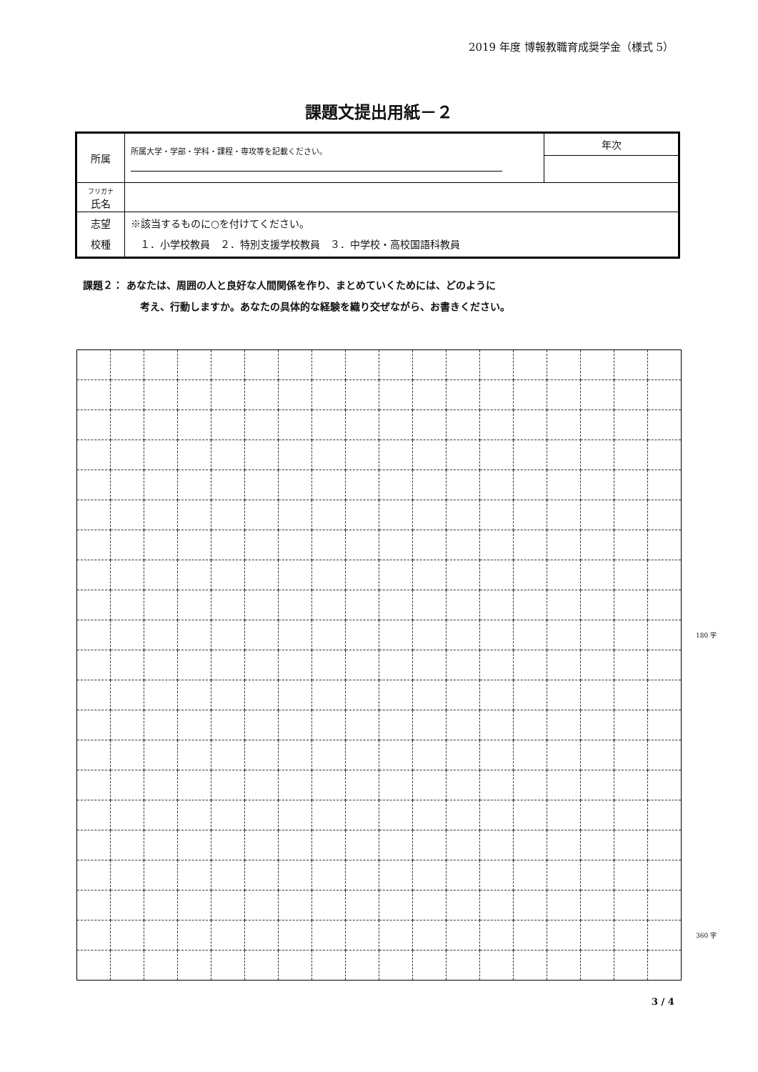2019 年度 博報教職育成奨学金（様式 5）
課題文提出用紙－２
| 所属 | 所属大学・学部・学科・課程・専攻等を記載ください。 | 年次 |
| フリガナ 氏名 | | |
| 志望 校種 | ※該当するものに○を付けてください。 １．小学校教員 ２．特別支援学校教員 ３．中学校・高校国語科教員 | |
課題２： あなたは、周囲の人と良好な人間関係を作り、まとめていくためには、どのように
考え、行動しますか。あなたの具体的な経験を織り交ぜながら、お書きください。
| | | | | | | | | | | | | | | | | | | 180 字 |
| | | | | | | | | | | | | | | | | | | 360 字 |
3 / 4